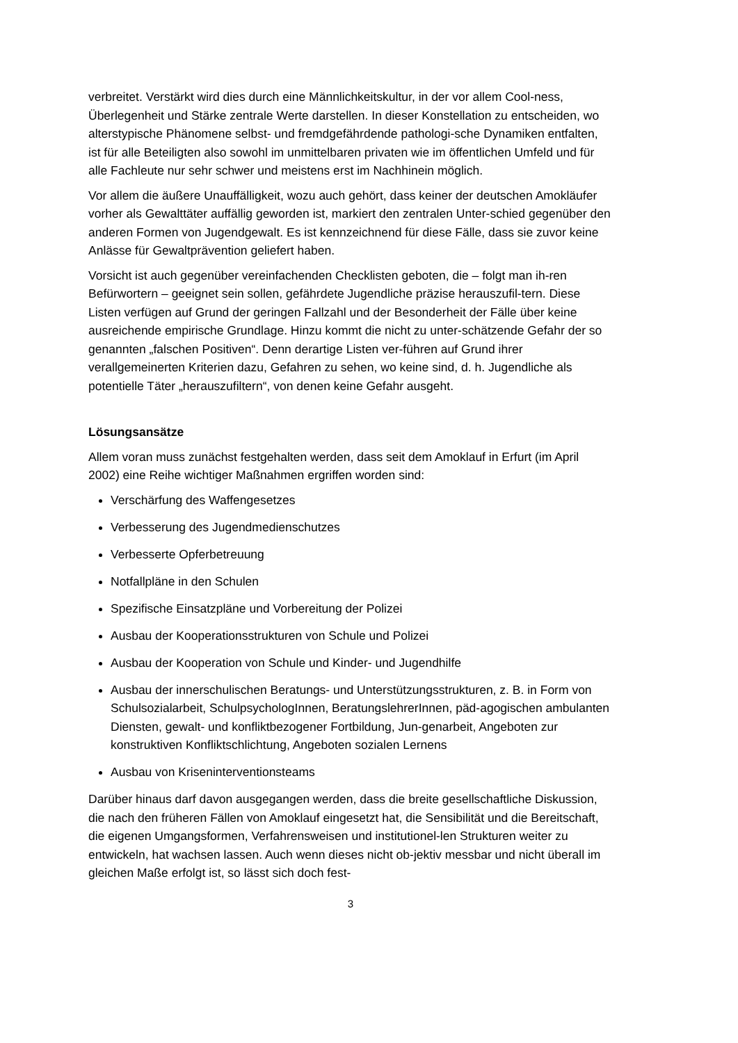verbreitet. Verstärkt wird dies durch eine Männlichkeitskultur, in der vor allem Cool-ness, Überlegenheit und Stärke zentrale Werte darstellen. In dieser Konstellation zu entscheiden, wo alterstypische Phänomene selbst- und fremdgefährdende pathologi-sche Dynamiken entfalten, ist für alle Beteiligten also sowohl im unmittelbaren privaten wie im öffentlichen Umfeld und für alle Fachleute nur sehr schwer und meistens erst im Nachhinein möglich.
Vor allem die äußere Unauffälligkeit, wozu auch gehört, dass keiner der deutschen Amokläufer vorher als Gewalttäter auffällig geworden ist, markiert den zentralen Unter-schied gegenüber den anderen Formen von Jugendgewalt. Es ist kennzeichnend für diese Fälle, dass sie zuvor keine Anlässe für Gewaltprävention geliefert haben.
Vorsicht ist auch gegenüber vereinfachenden Checklisten geboten, die – folgt man ih-ren Befürwortern – geeignet sein sollen, gefährdete Jugendliche präzise herauszufil-tern. Diese Listen verfügen auf Grund der geringen Fallzahl und der Besonderheit der Fälle über keine ausreichende empirische Grundlage. Hinzu kommt die nicht zu unter-schätzende Gefahr der so genannten „falschen Positiven“. Denn derartige Listen ver-führen auf Grund ihrer verallgemeinerten Kriterien dazu, Gefahren zu sehen, wo keine sind, d. h. Jugendliche als potentielle Täter „herauszufiltern“, von denen keine Gefahr ausgeht.
Lösungsansätze
Allem voran muss zunächst festgehalten werden, dass seit dem Amoklauf in Erfurt (im April 2002) eine Reihe wichtiger Maßnahmen ergriffen worden sind:
Verschärfung des Waffengesetzes
Verbesserung des Jugendmedienschutzes
Verbesserte Opferbetreuung
Notfallpläne in den Schulen
Spezifische Einsatzpläne und Vorbereitung der Polizei
Ausbau der Kooperationsstrukturen von Schule und Polizei
Ausbau der Kooperation von Schule und Kinder- und Jugendhilfe
Ausbau der innerschulischen Beratungs- und Unterstützungsstrukturen, z. B. in Form von Schulsozialarbeit, SchulpsychologInnen, BeratungslehrerInnen, päd-agogischen ambulanten Diensten, gewalt- und konfliktbezogener Fortbildung, Jun-genarbeit, Angeboten zur konstruktiven Konfliktschlichtung, Angeboten sozialen Lernens
Ausbau von Kriseninterventionsteams
Darüber hinaus darf davon ausgegangen werden, dass die breite gesellschaftliche Diskussion, die nach den früheren Fällen von Amoklauf eingesetzt hat, die Sensibilität und die Bereitschaft, die eigenen Umgangsformen, Verfahrensweisen und institutionel-len Strukturen weiter zu entwickeln, hat wachsen lassen. Auch wenn dieses nicht ob-jektiv messbar und nicht überall im gleichen Maße erfolgt ist, so lässt sich doch fest-
3